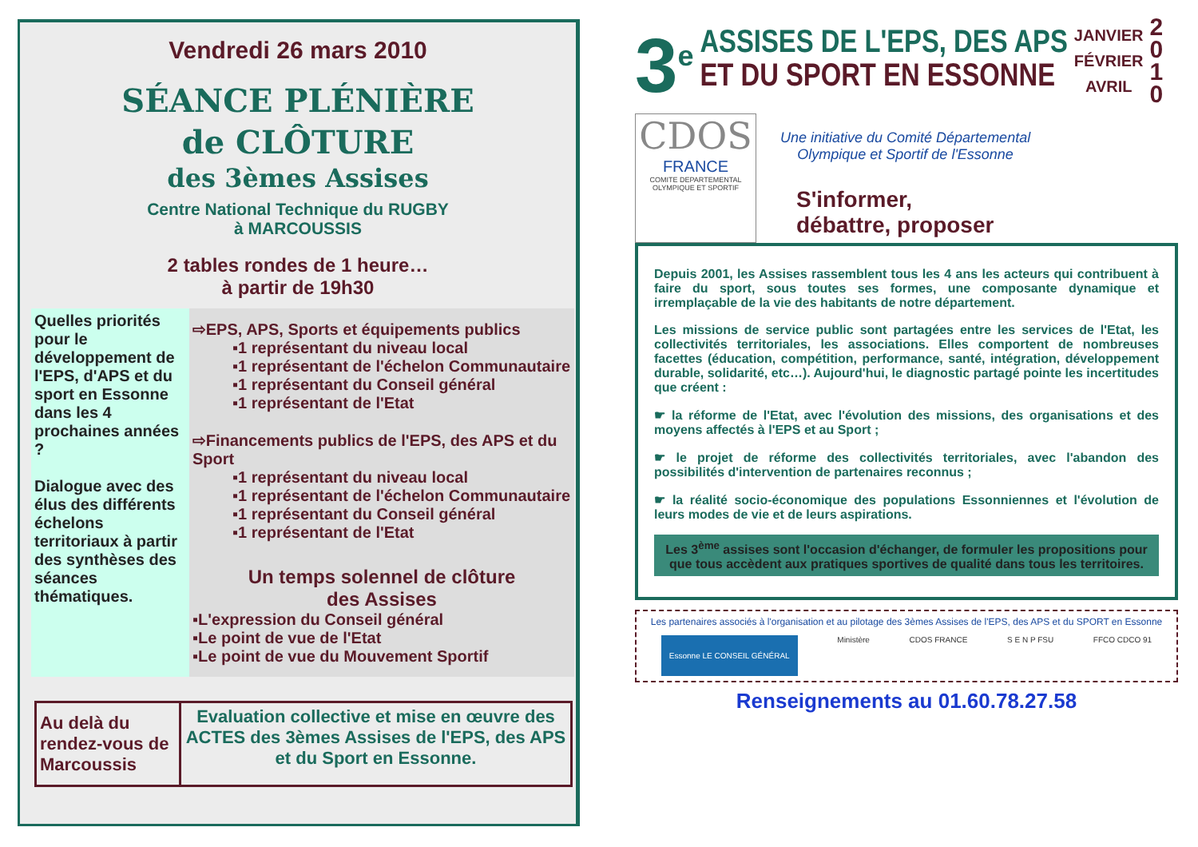Vendredi 26 mars 2010
SÉANCE PLÉNIÈRE
de CLÔTURE
des 3èmes Assises
Centre National Technique du RUGBY
à MARCOUSSIS
2 tables rondes de 1 heure…
à partir de 19h30
| Quelles priorités pour le développement de l'EPS, d'APS et du sport en Essonne dans les 4 prochaines années ? Dialogue avec des élus des différents échelons territoriaux à partir des synthèses des séances thématiques. | ⇨EPS, APS, Sports et équipements publics ▪1 représentant du niveau local ▪1 représentant de l'échelon Communautaire ▪1 représentant du Conseil général ▪1 représentant de l'Etat ⇨Financements publics de l'EPS, des APS et du Sport ▪1 représentant du niveau local ▪1 représentant de l'échelon Communautaire ▪1 représentant du Conseil général ▪1 représentant de l'Etat Un temps solennel de clôture des Assises ▪L'expression du Conseil général ▪Le point de vue de l'Etat ▪Le point de vue du Mouvement Sportif |
| Au delà du rendez-vous de Marcoussis | Evaluation collective et mise en œuvre des ACTES des 3èmes Assises de l'EPS, des APS et du Sport en Essonne. |
3<sup>e</sup>
ASSISES DE L'EPS, DES APS
ET DU SPORT EN ESSONNE
JANVIER
FÉVRIER
AVRIL
2
0
1
0
CDOS
FRANCE
COMITE DEPARTEMENTAL OLYMPIQUE ET SPORTIF
Une initiative du Comité Départemental
Olympique et Sportif de l'Essonne
S'informer,
débattre, proposer
Depuis 2001, les Assises rassemblent tous les 4 ans les acteurs qui contribuent à faire du sport, sous toutes ses formes, une composante dynamique et irremplaçable de la vie des habitants de notre département.
Les missions de service public sont partagées entre les services de l'Etat, les collectivités territoriales, les associations. Elles comportent de nombreuses facettes (éducation, compétition, performance, santé, intégration, développement durable, solidarité, etc…). Aujourd'hui, le diagnostic partagé pointe les incertitudes que créent :
☛ la réforme de l'Etat, avec l'évolution des missions, des organisations et des moyens affectés à l'EPS et au Sport ;
☛ le projet de réforme des collectivités territoriales, avec l'abandon des possibilités d'intervention de partenaires reconnus ;
☛ la réalité socio-économique des populations Essonniennes et l'évolution de leurs modes de vie et de leurs aspirations.
Les 3<sup>ème</sup> assises sont l'occasion d'échanger, de formuler les propositions pour que tous accèdent aux pratiques sportives de qualité dans tous les territoires.
Les partenaires associés à l'organisation et au pilotage des 3èmes Assises de l'EPS, des APS et du SPORT en Essonne
Essonne LE CONSEIL GÉNÉRAL Ministère CDOS FRANCE S E N P FSU FFCO CDCO 91
Renseignements au 01.60.78.27.58